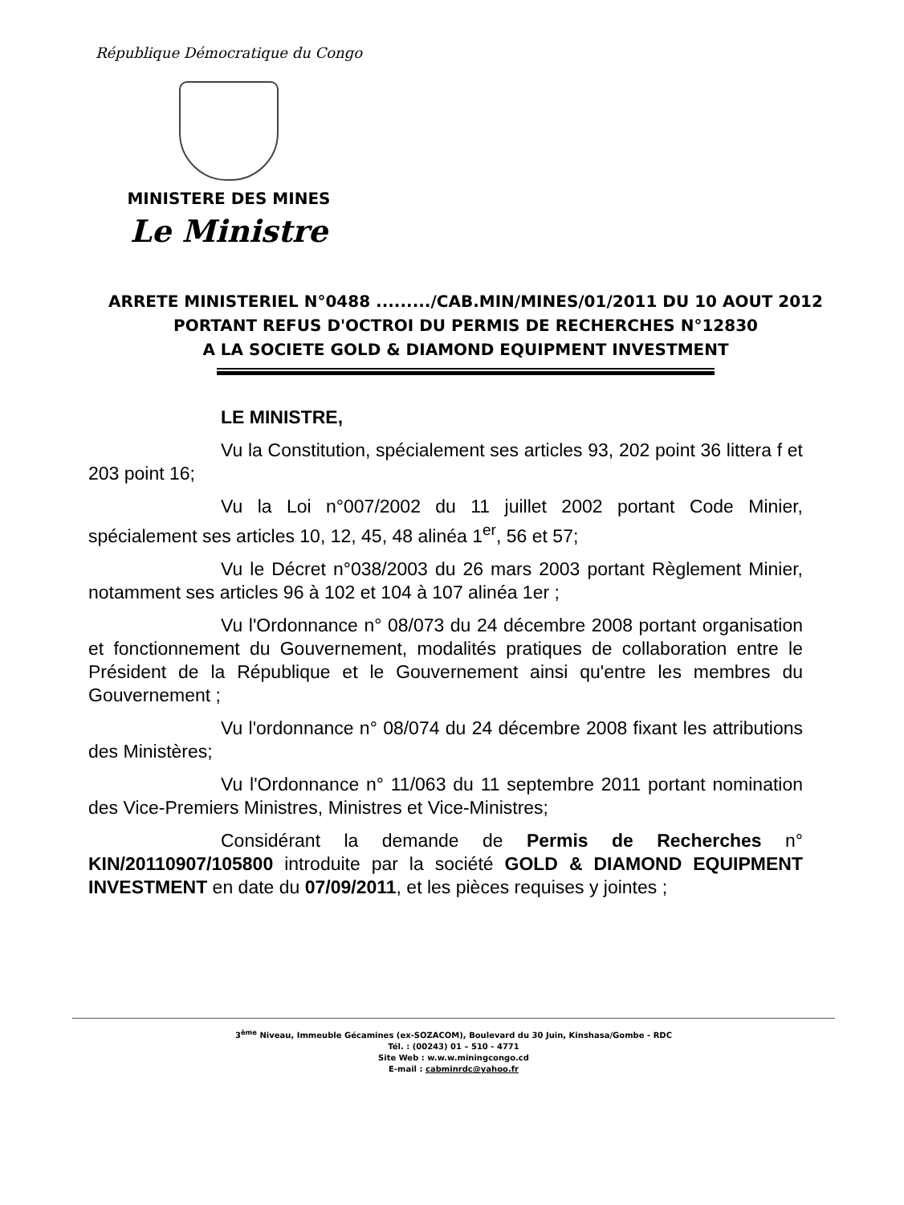République Démocratique du Congo
MINISTERE DES MINES
Le Ministre
ARRETE MINISTERIEL N°0488 ........./CAB.MIN/MINES/01/2011 DU 10 AOUT 2012
PORTANT REFUS D'OCTROI DU PERMIS DE RECHERCHES N°12830
A LA SOCIETE GOLD & DIAMOND EQUIPMENT INVESTMENT
LE MINISTRE,
Vu la Constitution, spécialement ses articles 93, 202 point 36 littera f et 203 point 16;
Vu la Loi n°007/2002 du 11 juillet 2002 portant Code Minier, spécialement ses articles 10, 12, 45, 48 alinéa 1<sup>er</sup>, 56 et 57;
Vu le Décret n°038/2003 du 26 mars 2003 portant Règlement Minier, notamment ses articles 96 à 102 et 104 à 107 alinéa 1er ;
Vu l'Ordonnance n° 08/073 du 24 décembre 2008 portant organisation et fonctionnement du Gouvernement, modalités pratiques de collaboration entre le Président de la République et le Gouvernement ainsi qu'entre les membres du Gouvernement ;
Vu l'ordonnance n° 08/074 du 24 décembre 2008 fixant les attributions des Ministères;
Vu l'Ordonnance n° 11/063 du 11 septembre 2011 portant nomination des Vice-Premiers Ministres, Ministres et Vice-Ministres;
Considérant la demande de Permis de Recherches n° KIN/20110907/105800 introduite par la société GOLD & DIAMOND EQUIPMENT INVESTMENT en date du 07/09/2011, et les pièces requises y jointes ;
3<sup>ème</sup> Niveau, Immeuble Gécamines (ex-SOZACOM), Boulevard du 30 Juin, Kinshasa/Gombe - RDC
Tél. : (00243) 01 – 510 - 4771
Site Web : w.w.w.miningcongo.cd
E-mail : cabminrdc@yahoo.fr